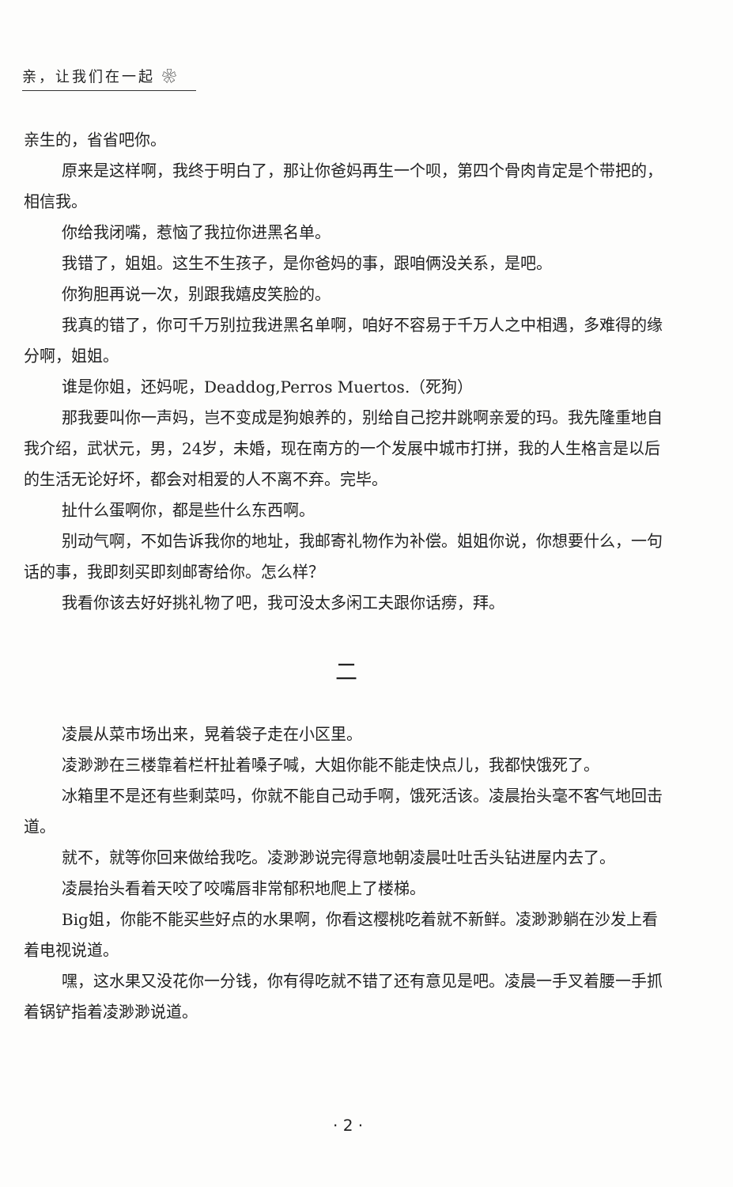亲，让我们在一起 ❀
亲生的，省省吧你。
原来是这样啊，我终于明白了，那让你爸妈再生一个呗，第四个骨肉肯定是个带把的，相信我。
你给我闭嘴，惹恼了我拉你进黑名单。
我错了，姐姐。这生不生孩子，是你爸妈的事，跟咱俩没关系，是吧。
你狗胆再说一次，别跟我嬉皮笑脸的。
我真的错了，你可千万别拉我进黑名单啊，咱好不容易于千万人之中相遇，多难得的缘分啊，姐姐。
谁是你姐，还妈呢，Deaddog,Perros Muertos.（死狗）
那我要叫你一声妈，岂不变成是狗娘养的，别给自己挖井跳啊亲爱的玛。我先隆重地自我介绍，武状元，男，24岁，未婚，现在南方的一个发展中城市打拼，我的人生格言是以后的生活无论好坏，都会对相爱的人不离不弃。完毕。
扯什么蛋啊你，都是些什么东西啊。
别动气啊，不如告诉我你的地址，我邮寄礼物作为补偿。姐姐你说，你想要什么，一句话的事，我即刻买即刻邮寄给你。怎么样？
我看你该去好好挑礼物了吧，我可没太多闲工夫跟你话痨，拜。
二
凌晨从菜市场出来，晃着袋子走在小区里。
凌渺渺在三楼靠着栏杆扯着嗓子喊，大姐你能不能走快点儿，我都快饿死了。
冰箱里不是还有些剩菜吗，你就不能自己动手啊，饿死活该。凌晨抬头毫不客气地回击道。
就不，就等你回来做给我吃。凌渺渺说完得意地朝凌晨吐吐舌头钻进屋内去了。
凌晨抬头看着天咬了咬嘴唇非常郁积地爬上了楼梯。
Big姐，你能不能买些好点的水果啊，你看这樱桃吃着就不新鲜。凌渺渺躺在沙发上看着电视说道。
嘿，这水果又没花你一分钱，你有得吃就不错了还有意见是吧。凌晨一手叉着腰一手抓着锅铲指着凌渺渺说道。
· 2 ·